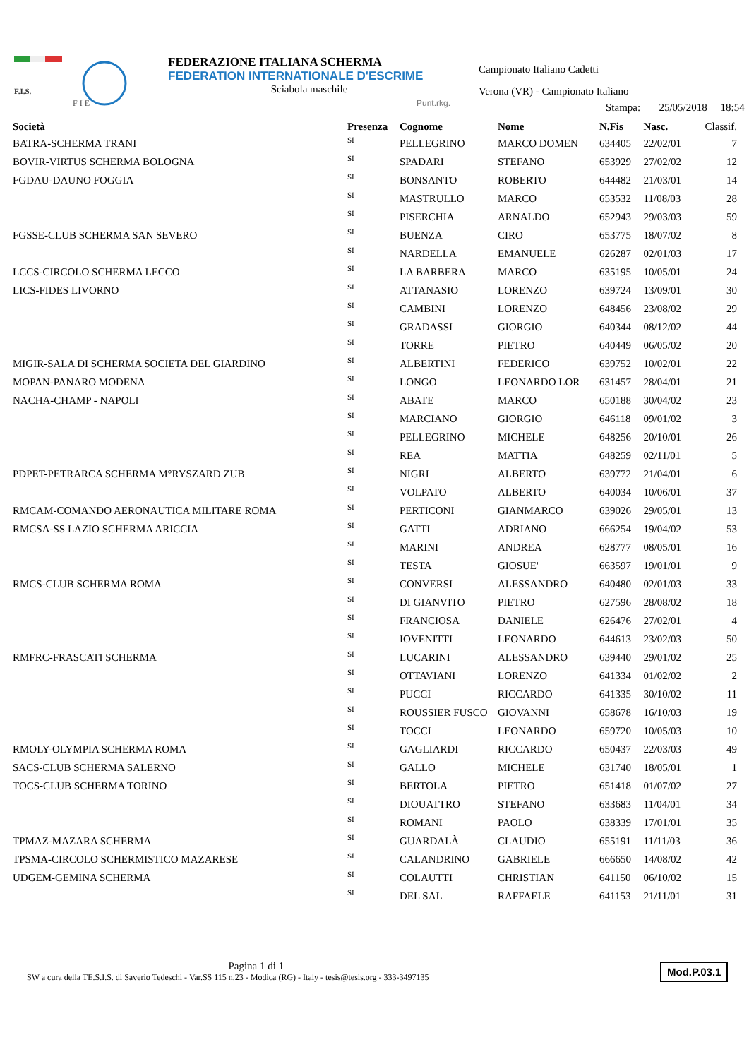F.I.S.
F I E
FEDERAZIONE ITALIANA SCHERMA
FEDERATION INTERNATIONALE D'ESCRIME
Sciabola maschile
Punt.rkg.
Campionato Italiano Cadetti
Verona (VR) - Campionato Italiano
Stampa: 25/05/2018 18:54
| Società | Presenza | Cognome | Nome | N.Fis | Nasc. | Classif. |
| --- | --- | --- | --- | --- | --- | --- |
| BATRA-SCHERMA TRANI | SI | PELLEGRINO | MARCO DOMEN | 634405 | 22/02/01 | 7 |
| BOVIR-VIRTUS SCHERMA BOLOGNA | SI | SPADARI | STEFANO | 653929 | 27/02/02 | 12 |
| FGDAU-DAUNO FOGGIA | SI | BONSANTO | ROBERTO | 644482 | 21/03/01 | 14 |
| | SI | MASTRULLO | MARCO | 653532 | 11/08/03 | 28 |
| | SI | PISERCHIA | ARNALDO | 652943 | 29/03/03 | 59 |
| FGSSE-CLUB SCHERMA SAN SEVERO | SI | BUENZA | CIRO | 653775 | 18/07/02 | 8 |
| | SI | NARDELLA | EMANUELE | 626287 | 02/01/03 | 17 |
| LCCS-CIRCOLO SCHERMA LECCO | SI | LA BARBERA | MARCO | 635195 | 10/05/01 | 24 |
| LICS-FIDES LIVORNO | SI | ATTANASIO | LORENZO | 639724 | 13/09/01 | 30 |
| | SI | CAMBINI | LORENZO | 648456 | 23/08/02 | 29 |
| | SI | GRADASSI | GIORGIO | 640344 | 08/12/02 | 44 |
| | SI | TORRE | PIETRO | 640449 | 06/05/02 | 20 |
| MIGIR-SALA DI SCHERMA SOCIETA DEL GIARDINO | SI | ALBERTINI | FEDERICO | 639752 | 10/02/01 | 22 |
| MOPAN-PANARO MODENA | SI | LONGO | LEONARDO LOR | 631457 | 28/04/01 | 21 |
| NACHA-CHAMP - NAPOLI | SI | ABATE | MARCO | 650188 | 30/04/02 | 23 |
| | SI | MARCIANO | GIORGIO | 646118 | 09/01/02 | 3 |
| | SI | PELLEGRINO | MICHELE | 648256 | 20/10/01 | 26 |
| | SI | REA | MATTIA | 648259 | 02/11/01 | 5 |
| PDPET-PETRARCA SCHERMA M°RYSZARD ZUB | SI | NIGRI | ALBERTO | 639772 | 21/04/01 | 6 |
| | SI | VOLPATO | ALBERTO | 640034 | 10/06/01 | 37 |
| RMCAM-COMANDO AERONAUTICA MILITARE ROMA | SI | PERTICONI | GIANMARCO | 639026 | 29/05/01 | 13 |
| RMCSA-SS LAZIO SCHERMA ARICCIA | SI | GATTI | ADRIANO | 666254 | 19/04/02 | 53 |
| | SI | MARINI | ANDREA | 628777 | 08/05/01 | 16 |
| | SI | TESTA | GIOSUE' | 663597 | 19/01/01 | 9 |
| RMCS-CLUB SCHERMA ROMA | SI | CONVERSI | ALESSANDRO | 640480 | 02/01/03 | 33 |
| | SI | DI GIANVITO | PIETRO | 627596 | 28/08/02 | 18 |
| | SI | FRANCIOSA | DANIELE | 626476 | 27/02/01 | 4 |
| | SI | IOVENITTI | LEONARDO | 644613 | 23/02/03 | 50 |
| RMFRC-FRASCATI SCHERMA | SI | LUCARINI | ALESSANDRO | 639440 | 29/01/02 | 25 |
| | SI | OTTAVIANI | LORENZO | 641334 | 01/02/02 | 2 |
| | SI | PUCCI | RICCARDO | 641335 | 30/10/02 | 11 |
| | SI | ROUSSIER FUSCO | GIOVANNI | 658678 | 16/10/03 | 19 |
| | SI | TOCCI | LEONARDO | 659720 | 10/05/03 | 10 |
| RMOLY-OLYMPIA SCHERMA ROMA | SI | GAGLIARDI | RICCARDO | 650437 | 22/03/03 | 49 |
| SACS-CLUB SCHERMA SALERNO | SI | GALLO | MICHELE | 631740 | 18/05/01 | 1 |
| TOCS-CLUB SCHERMA TORINO | SI | BERTOLA | PIETRO | 651418 | 01/07/02 | 27 |
| | SI | DIOUATTRO | STEFANO | 633683 | 11/04/01 | 34 |
| | SI | ROMANI | PAOLO | 638339 | 17/01/01 | 35 |
| TPMAZ-MAZARA SCHERMA | SI | GUARDALÀ | CLAUDIO | 655191 | 11/11/03 | 36 |
| TPSMA-CIRCOLO SCHERMISTICO MAZARESE | SI | CALANDRINO | GABRIELE | 666650 | 14/08/02 | 42 |
| UDGEM-GEMINA SCHERMA | SI | COLAUTTI | CHRISTIAN | 641150 | 06/10/02 | 15 |
| | SI | DEL SAL | RAFFAELE | 641153 | 21/11/01 | 31 |
Pagina 1 di 1
SW a cura della TE.S.I.S. di Saverio Tedeschi - Var.SS 115 n.23 - Modica (RG) - Italy - tesis@tesis.org - 333-3497135
Mod.P.03.1